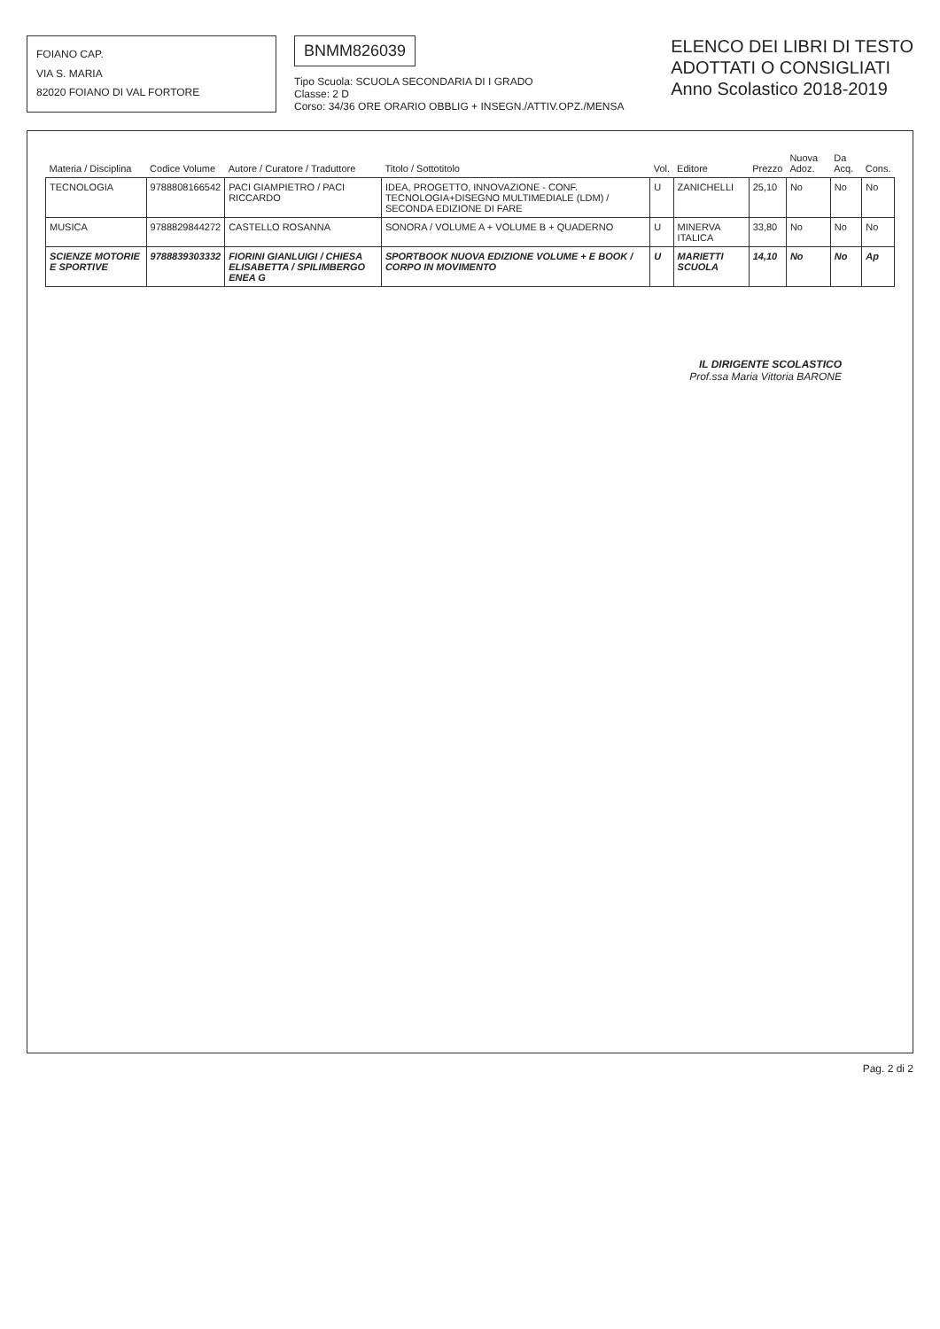FOIANO CAP.
VIA S. MARIA
82020 FOIANO DI VAL FORTORE
BNMM826039
Tipo Scuola: SCUOLA SECONDARIA DI I GRADO
Classe: 2 D
Corso: 34/36 ORE ORARIO OBBLIG + INSEGN./ATTIV.OPZ./MENSA
ELENCO DEI LIBRI DI TESTO
ADOTTATI O CONSIGLIATI
Anno Scolastico 2018-2019
| Materia / Disciplina | Codice Volume | Autore / Curatore / Traduttore | Titolo / Sottotitolo | Vol. | Editore | Prezzo | Nuova Adoz. | Da Acq. | Cons. |
| --- | --- | --- | --- | --- | --- | --- | --- | --- | --- |
| TECNOLOGIA | 9788808166542 | PACI GIAMPIETRO / PACI RICCARDO | IDEA, PROGETTO, INNOVAZIONE - CONF. TECNOLOGIA+DISEGNO MULTIMEDIALE (LDM) / SECONDA EDIZIONE DI FARE | U | ZANICHELLI | 25,10 | No | No | No |
| MUSICA | 9788829844272 | CASTELLO ROSANNA | SONORA / VOLUME A + VOLUME B + QUADERNO | U | MINERVA ITALICA | 33,80 | No | No | No |
| SCIENZE MOTORIE E SPORTIVE | 9788839303332 | FIORINI GIANLUIGI / CHIESA ELISABETTA / SPILIMBERGO ENEA G | SPORTBOOK NUOVA EDIZIONE VOLUME + E BOOK / CORPO IN MOVIMENTO | U | MARIETTI SCUOLA | 14,10 | No | No | Ap |
IL DIRIGENTE SCOLASTICO
Prof.ssa Maria Vittoria BARONE
Pag. 2 di 2